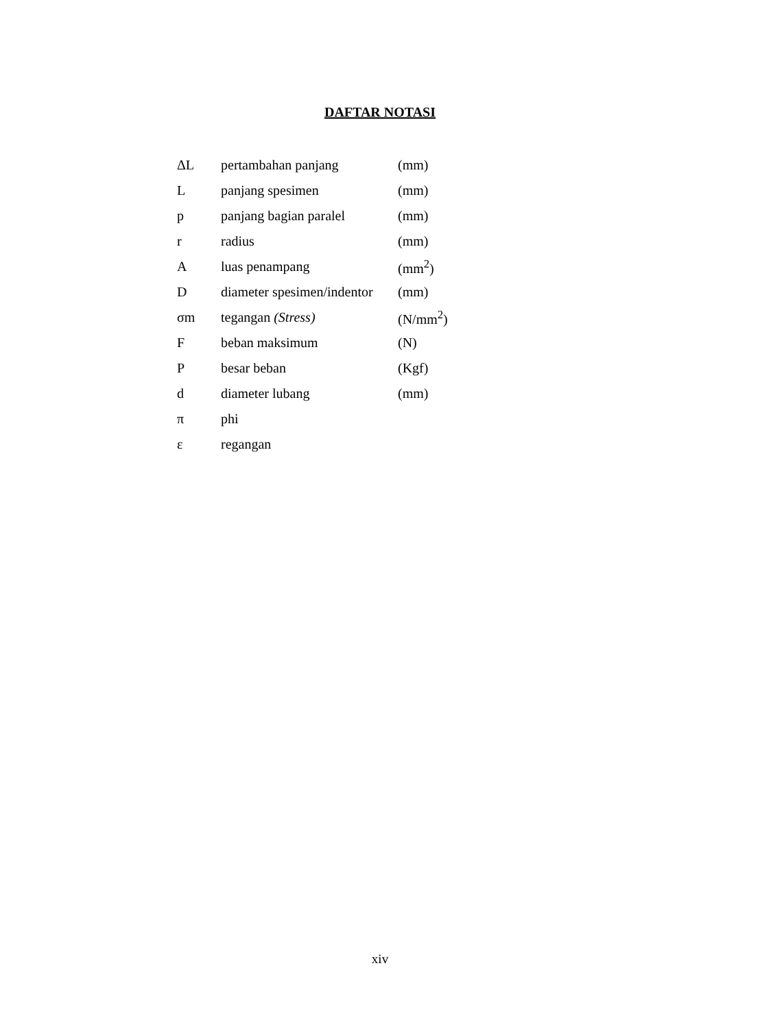DAFTAR NOTASI
| ΔL | pertambahan panjang | (mm) |
| L | panjang spesimen | (mm) |
| p | panjang bagian paralel | (mm) |
| r | radius | (mm) |
| A | luas penampang | (mm<sup>2</sup>) |
| D | diameter spesimen/indentor | (mm) |
| σm | tegangan (Stress) | (N/mm<sup>2</sup>) |
| F | beban maksimum | (N) |
| P | besar beban | (Kgf) |
| d | diameter lubang | (mm) |
| π | phi | |
| ε | regangan | |
xiv